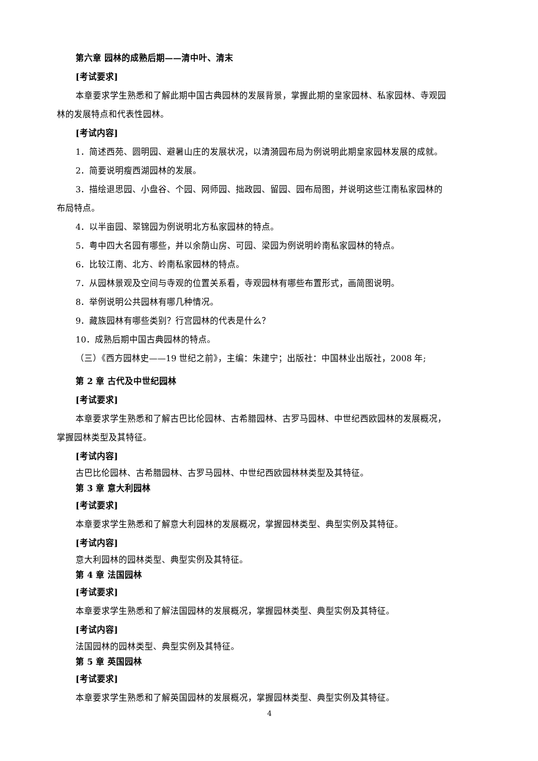第六章 园林的成熟后期——清中叶、清末
[考试要求]
本章要求学生熟悉和了解此期中国古典园林的发展背景，掌握此期的皇家园林、私家园林、寺观园
林的发展特点和代表性园林。
[考试内容]
1．简述西苑、圆明园、避暑山庄的发展状况，以清漪园布局为例说明此期皇家园林发展的成就。
2．简要说明瘦西湖园林的发展。
3．描绘退思园、小盘谷、个园、网师园、拙政园、留园、园布局图，并说明这些江南私家园林的
布局特点。
4．以半亩园、翠锦园为例说明北方私家园林的特点。
5．粤中四大名园有哪些，并以余荫山房、可园、梁园为例说明岭南私家园林的特点。
6．比较江南、北方、岭南私家园林的特点。
7．从园林景观及空间与寺观的位置关系看，寺观园林有哪些布置形式，画简图说明。
8．举例说明公共园林有哪几种情况。
9．藏族园林有哪些类别？行宫园林的代表是什么？
10．成熟后期中国古典园林的特点。
（三）《西方园林史——19 世纪之前》，主编：朱建宁；出版社：中国林业出版社，2008 年;
第 2 章 古代及中世纪园林
[考试要求]
本章要求学生熟悉和了解古巴比伦园林、古希腊园林、古罗马园林、中世纪西欧园林的发展概况，
掌握园林类型及其特征。
[考试内容]
古巴比伦园林、古希腊园林、古罗马园林、中世纪西欧园林林类型及其特征。
第 3 章 意大利园林
[考试要求]
本章要求学生熟悉和了解意大利园林的发展概况，掌握园林类型、典型实例及其特征。
[考试内容]
意大利园林的园林类型、典型实例及其特征。
第 4 章 法国园林
[考试要求]
本章要求学生熟悉和了解法国园林的发展概况，掌握园林类型、典型实例及其特征。
[考试内容]
法国园林的园林类型、典型实例及其特征。
第 5 章 英国园林
[考试要求]
本章要求学生熟悉和了解英国园林的发展概况，掌握园林类型、典型实例及其特征。
4